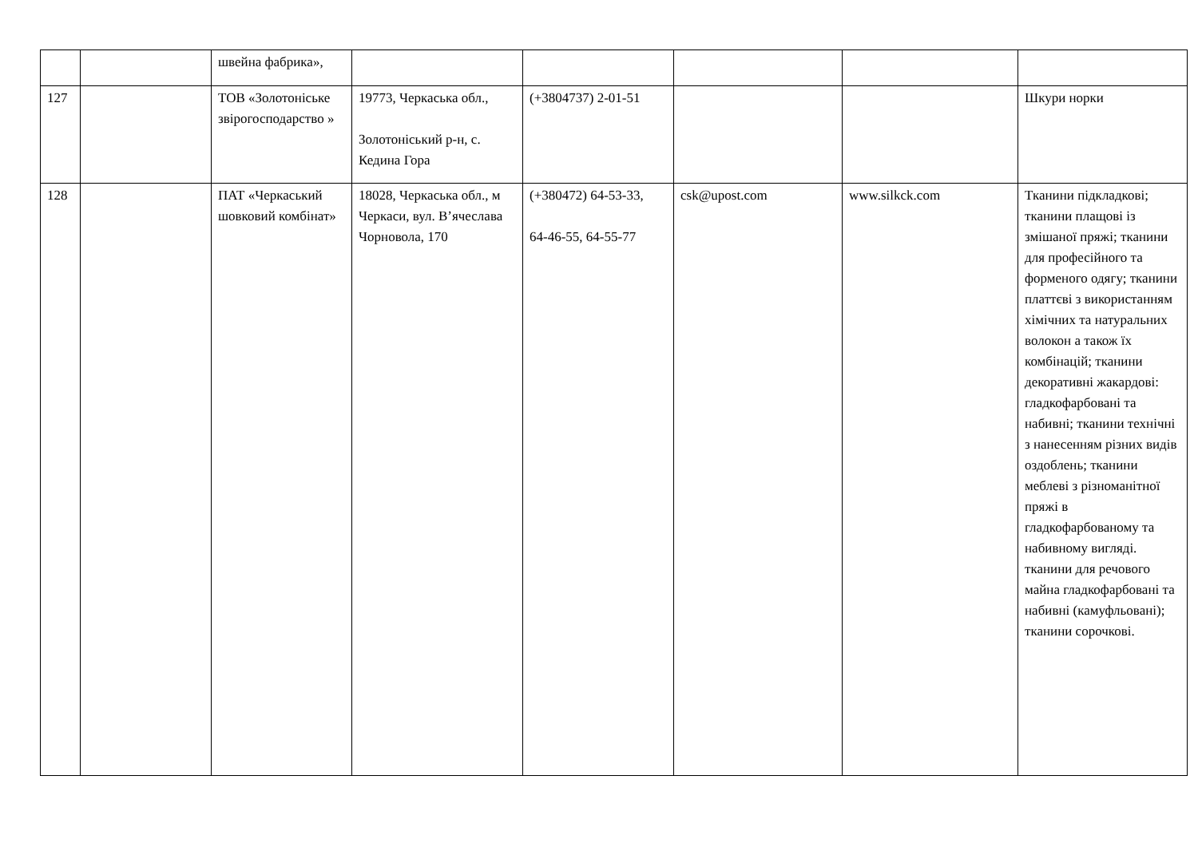| | | швейна фабрика», | | | | | |
| 127 | | ТОВ «Золотоніське звірогосподарство » | 19773, Черкаська обл., Золотоніський р-н, с. Кедина Гора | (+3804737) 2-01-51 | | | Шкури норки |
| 128 | | ПАТ «Черкаський шовковий комбінат» | 18028, Черкаська обл., м Черкаси, вул. В’ячеслава Чорновола, 170 | (+380472) 64-53-33, 64-46-55, 64-55-77 | csk@upost.com | www.silkck.com | Тканини підкладкові; тканини плащові із змішаної пряжі; тканини для професійного та форменого одягу; тканини платтєві з використанням хімічних та натуральних волокон а також їх комбінацій; тканини декоративні жакардові: гладкофарбовані та набивні; тканини технічні з нанесенням різних видів оздоблень; тканини меблеві з різноманітної пряжі в гладкофарбованому та набивному вигляді. тканини для речового майна гладкофарбовані та набивні (камуфльовані); тканини сорочкові. |